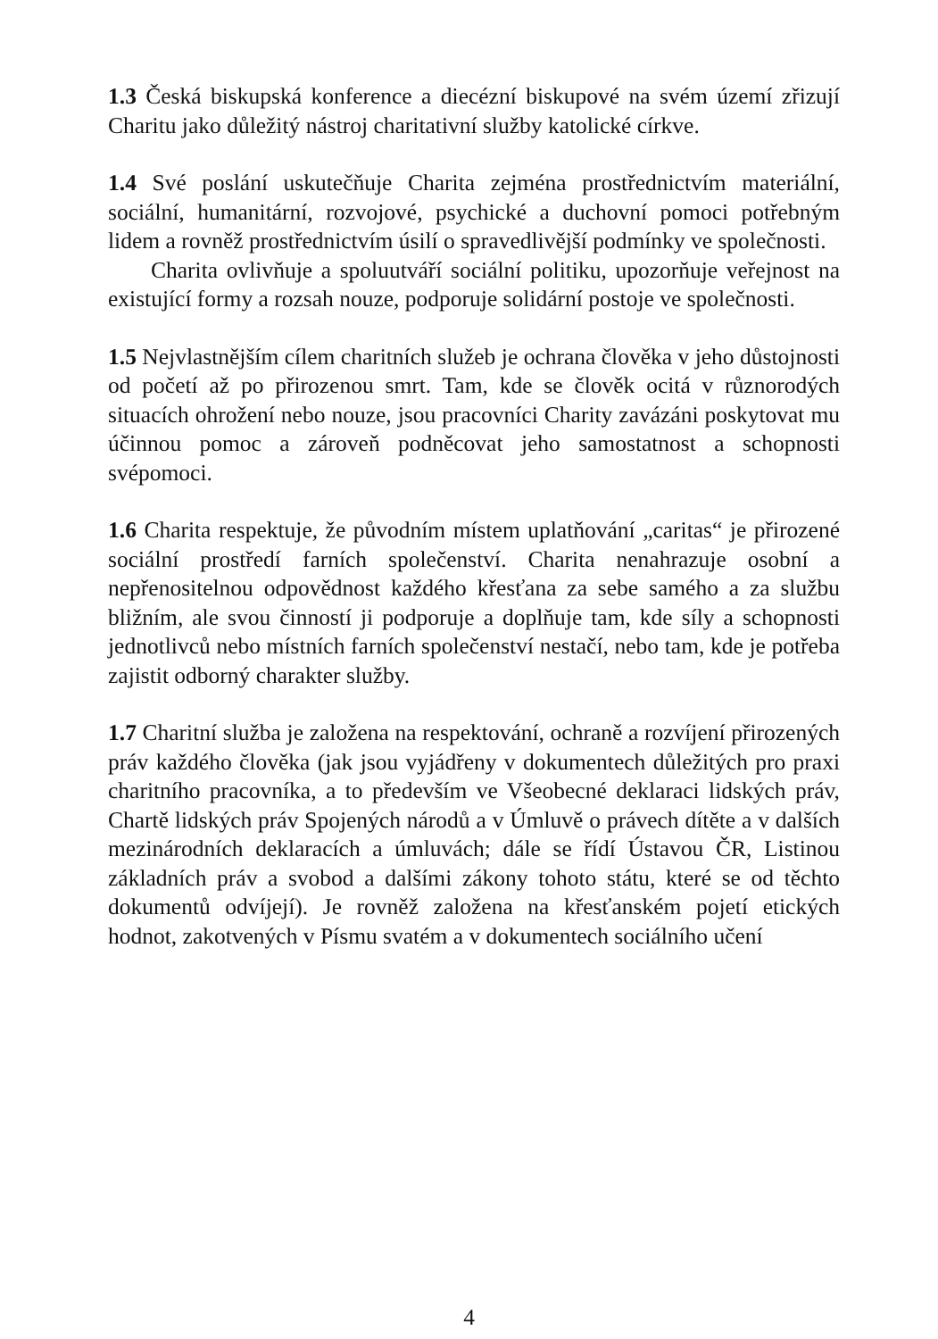1.3 Česká biskupská konference a diecézní biskupové na svém území zřizují Charitu jako důležitý nástroj charitativní služby katolické církve.
1.4 Své poslání uskutečňuje Charita zejména prostřednictvím materiální, sociální, humanitární, rozvojové, psychické a duchovní pomoci potřebným lidem a rovněž prostřednictvím úsilí o spravedlivější podmínky ve společnosti.
Charita ovlivňuje a spoluutváří sociální politiku, upozorňuje veřejnost na existující formy a rozsah nouze, podporuje solidární postoje ve společnosti.
1.5 Nejvlastnějším cílem charitních služeb je ochrana člověka v jeho důstojnosti od početí až po přirozenou smrt. Tam, kde se člověk ocitá v různorodých situacích ohrožení nebo nouze, jsou pracovníci Charity zavázáni poskytovat mu účinnou pomoc a zároveň podněcovat jeho samostatnost a schopnosti svépomoci.
1.6 Charita respektuje, že původním místem uplatňování „caritas“ je přirozené sociální prostředí farních společenství. Charita nenahrazuje osobní a nepřenositelnou odpovědnost každého křesťana za sebe samého a za službu bližním, ale svou činností ji podporuje a doplňuje tam, kde síly a schopnosti jednotlivců nebo místních farních společenství nestačí, nebo tam, kde je potřeba zajistit odborný charakter služby.
1.7 Charitní služba je založena na respektování, ochraně a rozvíjení přirozených práv každého člověka (jak jsou vyjádřeny v dokumentech důležitých pro praxi charitního pracovníka, a to především ve Všeobecné deklaraci lidských práv, Chartě lidských práv Spojených národů a v Úmluvě o právech dítěte a v dalších mezinárodních deklaracích a úmluvách; dále se řídí Ústavou ČR, Listinou základních práv a svobod a dalšími zákony tohoto státu, které se od těchto dokumentů odvíjejí). Je rovněž založena na křesťanském pojetí etických hodnot, zakotvených v Písmu svatém a v dokumentech sociálního učení
4